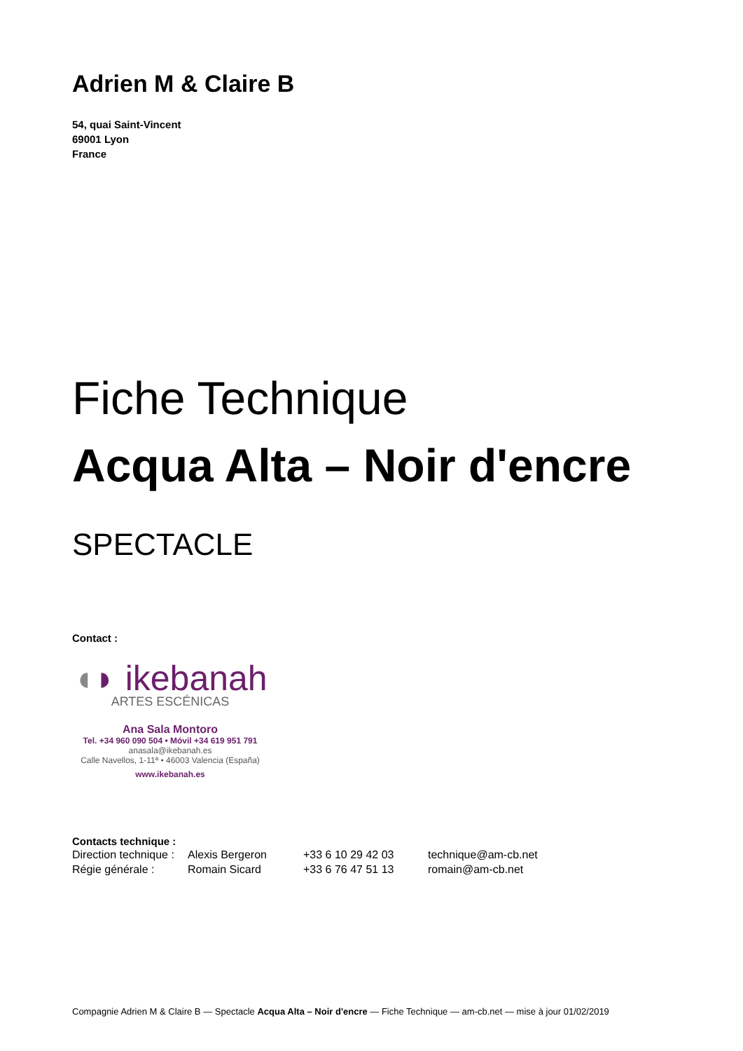Adrien M & Claire B
54, quai Saint-Vincent
69001 Lyon
France
Fiche Technique
Acqua Alta – Noir d'encre
SPECTACLE
Contact :
◖◗ ikebanah
ARTES ESCÉNICAS
Ana Sala Montoro
Tel. +34 960 090 504 • Móvil +34 619 951 791
anasala@ikebanah.es
Calle Navellos, 1-11ª • 46003 Valencia (España)
www.ikebanah.es
Contacts technique :
| Direction technique : | Alexis Bergeron | +33 6 10 29 42 03 | technique@am-cb.net |
| Régie générale : | Romain Sicard | +33 6 76 47 51 13 | romain@am-cb.net |
Compagnie Adrien M & Claire B — Spectacle Acqua Alta – Noir d'encre — Fiche Technique — am-cb.net — mise à jour 01/02/2019